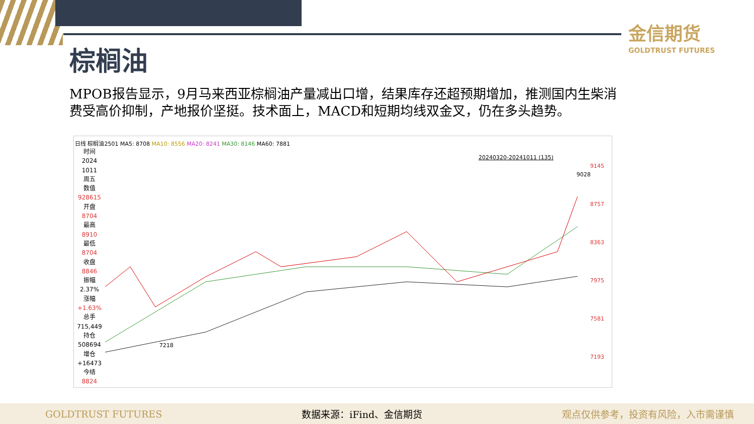金信期货
GOLDTRUST FUTURES
棕榈油
MPOB报告显示，9月马来西亚棕榈油产量减出口增，结果库存还超预期增加，推测国内生柴消费受高价抑制，产地报价坚挺。技术面上，MACD和短期均线双金叉，仍在多头趋势。
日线 棕榈油2501 MA5: 8708 MA10: 8556 MA20: 8241 MA30: 8146 MA60: 7881
时间
2024
1011
周五
数值
928615
开盘
8704
最高
8910
最低
8704
收盘
8846
振幅
2.37%
涨幅
+1.63%
总手
715,449
持仓
508694
增仓
+16473
今结
8824
20240320-20241011 (135)
9145
8757
8363
7975
7581
7193
9028
7218
GOLDTRUST FUTURES 数据来源：iFind、金信期货 观点仅供参考，投资有风险，入市需谨慎